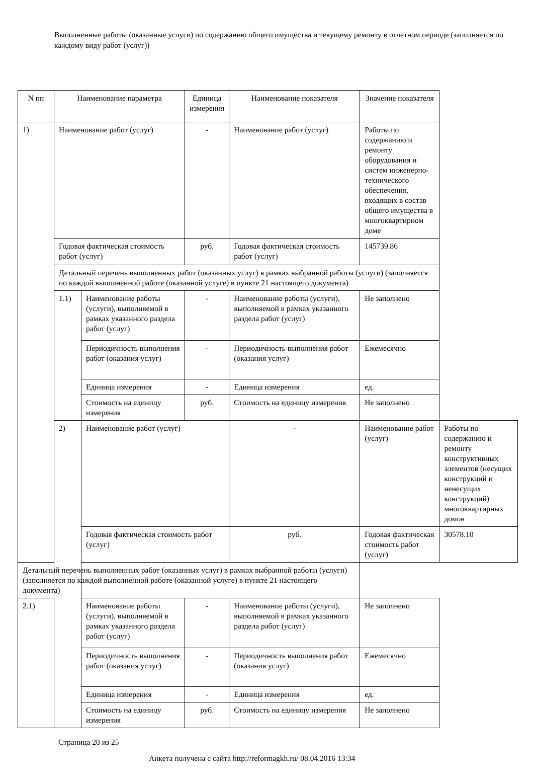Выполненные работы (оказанные услуги) по содержанию общего имущества и текущему ремонту в отчетном периоде (заполняется по каждому виду работ (услуг))
| N пп | Наименование параметра | | Единица измерения | Наименование показателя | Значение показателя | |
| --- | --- | --- | --- | --- | --- | --- |
| 1) | Наименование работ (услуг) | | - | Наименование работ (услуг) | Работы по содержанию и ремонту оборудования и систем инженерно-технического обеспечения, входящих в состав общего имущества в многоквартирном доме | |
| | Годовая фактическая стоимость работ (услуг) | | руб. | Годовая фактическая стоимость работ (услуг) | 145739.86 | |
| | Детальный перечень выполненных работ (оказанных услуг) в рамках выбранной работы (услуги) (заполняется по каждой выполненной работе (оказанной услуге) в пункте 21 настоящего документа) | | | | | |
| | 1.1) | Наименование работы (услуги), выполняемой в рамках указанного раздела работ (услуг) | - | Наименование работы (услуги), выполняемой в рамках указанного раздела работ (услуг) | Не заполнено | |
| | | Периодичность выполнения работ (оказания услуг) | - | Периодичность выполнения работ (оказания услуг) | Ежемесячно | |
| | | Единица измерения | - | Единица измерения | ед. | |
| | | Стоимость на единицу измерения | руб. | Стоимость на единицу измерения | Не заполнено | |
| | 2) | Наименование работ (услуг) | | - | Наименование работ (услуг) | Работы по содержанию и ремонту конструктивных элементов (несущих конструкций и ненесущих конструкций) многоквартирных домов |
| | | Годовая фактическая стоимость работ (услуг) | | руб. | Годовая фактическая стоимость работ (услуг) | 30578.10 |
| Детальный перечень выполненных работ (оказанных услуг) в рамках выбранной работы (услуги) (заполняется по каждой выполненной работе (оказанной услуге) в пункте 21 настоящего документа) | | | | | | |
| 2.1) | | Наименование работы (услуги), выполняемой в рамках указанного раздела работ (услуг) | - | Наименование работы (услуги), выполняемой в рамках указанного раздела работ (услуг) | Не заполнено | |
| | | Периодичность выполнения работ (оказания услуг) | - | Периодичность выполнения работ (оказания услуг) | Ежемесячно | |
| | | Единица измерения | - | Единица измерения | ед. | |
| | | Стоимость на единицу измерения | руб. | Стоимость на единицу измерения | Не заполнено | |
Страница 20 из 25
Анкета получена с сайта http://reformagkh.ru/ 08.04.2016 13:34